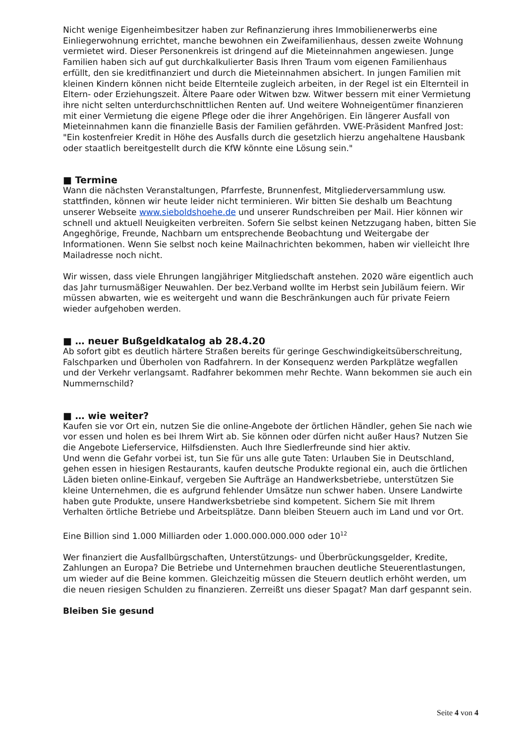Nicht wenige Eigenheimbesitzer haben zur Refinanzierung ihres Immobilienerwerbs eine Einliegerwohnung errichtet, manche bewohnen ein Zweifamilienhaus, dessen zweite Wohnung vermietet wird. Dieser Personenkreis ist dringend auf die Mieteinnahmen angewiesen. Junge Familien haben sich auf gut durchkalkulierter Basis Ihren Traum vom eigenen Familienhaus erfüllt, den sie kreditfinanziert und durch die Mieteinnahmen absichert. In jungen Familien mit kleinen Kindern können nicht beide Elternteile zugleich arbeiten, in der Regel ist ein Elternteil in Eltern- oder Erziehungszeit. Ältere Paare oder Witwen bzw. Witwer bessern mit einer Vermietung ihre nicht selten unterdurchschnittlichen Renten auf. Und weitere Wohneigentümer finanzieren mit einer Vermietung die eigene Pflege oder die ihrer Angehörigen. Ein längerer Ausfall von Mieteinnahmen kann die finanzielle Basis der Familien gefährden. VWE-Präsident Manfred Jost: "Ein kostenfreier Kredit in Höhe des Ausfalls durch die gesetzlich hierzu angehaltene Hausbank oder staatlich bereitgestellt durch die KfW könnte eine Lösung sein."
■ Termine
Wann die nächsten Veranstaltungen, Pfarrfeste, Brunnenfest, Mitgliederversammlung usw. stattfinden, können wir heute leider nicht terminieren. Wir bitten Sie deshalb um Beachtung unserer Webseite www.sieboldshoehe.de und unserer Rundschreiben per Mail. Hier können wir schnell und aktuell Neuigkeiten verbreiten. Sofern Sie selbst keinen Netzzugang haben, bitten Sie Angeghörige, Freunde, Nachbarn um entsprechende Beobachtung und Weitergabe der Informationen. Wenn Sie selbst noch keine Mailnachrichten bekommen, haben wir vielleicht Ihre Mailadresse noch nicht.
Wir wissen, dass viele Ehrungen langjähriger Mitgliedschaft anstehen. 2020 wäre eigentlich auch das Jahr turnusmäßiger Neuwahlen. Der bez.Verband wollte im Herbst sein Jubiläum feiern. Wir müssen abwarten, wie es weitergeht und wann die Beschränkungen auch für private Feiern wieder aufgehoben werden.
■ … neuer Bußgeldkatalog ab 28.4.20
Ab sofort gibt es deutlich härtere Straßen bereits für geringe Geschwindigkeitsüberschreitung, Falschparken und Überholen von Radfahrern. In der Konsequenz werden Parkplätze wegfallen und der Verkehr verlangsamt. Radfahrer bekommen mehr Rechte. Wann bekommen sie auch ein Nummernschild?
■ … wie weiter?
Kaufen sie vor Ort ein, nutzen Sie die online-Angebote der örtlichen Händler, gehen Sie nach wie vor essen und holen es bei Ihrem Wirt ab. Sie können oder dürfen nicht außer Haus? Nutzen Sie die Angebote Lieferservice, Hilfsdiensten. Auch Ihre Siedlerfreunde sind hier aktiv.
Und wenn die Gefahr vorbei ist, tun Sie für uns alle gute Taten: Urlauben Sie in Deutschland, gehen essen in hiesigen Restaurants, kaufen deutsche Produkte regional ein, auch die örtlichen Läden bieten online-Einkauf, vergeben Sie Aufträge an Handwerksbetriebe, unterstützen Sie kleine Unternehmen, die es aufgrund fehlender Umsätze nun schwer haben. Unsere Landwirte haben gute Produkte, unsere Handwerksbetriebe sind kompetent. Sichern Sie mit Ihrem Verhalten örtliche Betriebe und Arbeitsplätze. Dann bleiben Steuern auch im Land und vor Ort.
Eine Billion sind 1.000 Milliarden oder 1.000.000.000.000 oder 10<sup>12</sup>
Wer finanziert die Ausfallbürgschaften, Unterstützungs- und Überbrückungsgelder, Kredite, Zahlungen an Europa? Die Betriebe und Unternehmen brauchen deutliche Steuerentlastungen, um wieder auf die Beine kommen. Gleichzeitig müssen die Steuern deutlich erhöht werden, um die neuen riesigen Schulden zu finanzieren. Zerreißt uns dieser Spagat? Man darf gespannt sein.
Bleiben Sie gesund
Seite 4 von 4